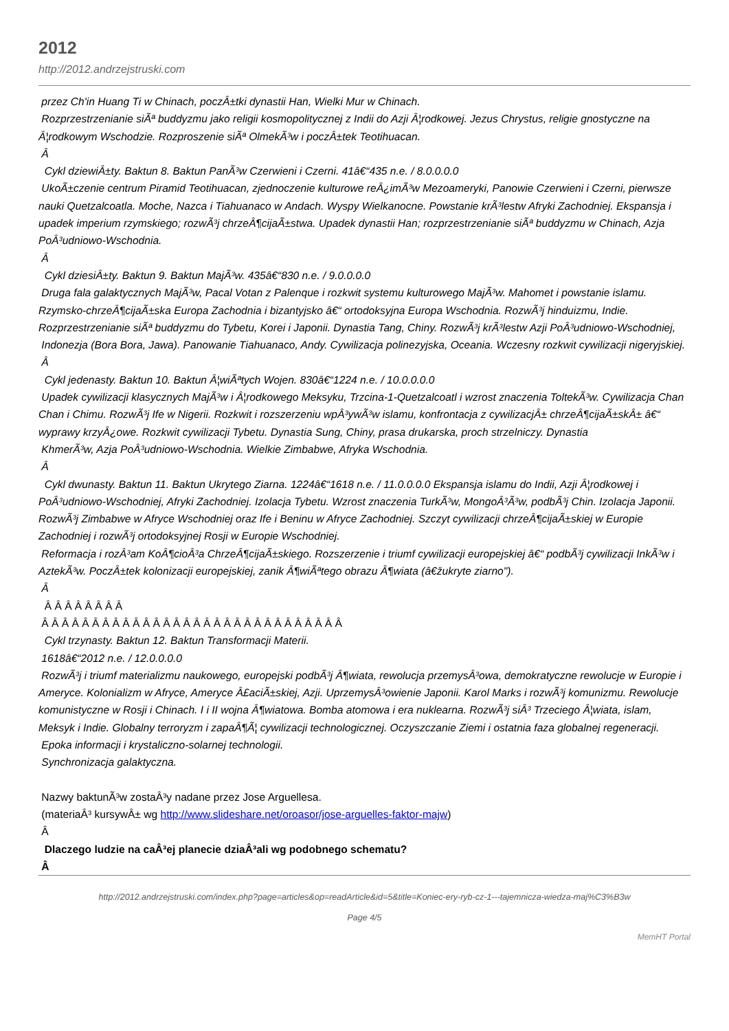2012
http://2012.andrzejstruski.com
przez Ch'in Huang Ti w Chinach, poczÂ±tki dynastii Han, Wielki Mur w Chinach.
Rozprzestrzenianie siÃª buddyzmu jako religii kosmopolitycznej z Indii do Azji Â¦rodkowej. Jezus Chrystus, religie gnostyczne na Â¦rodkowym Wschodzie. Rozproszenie siÃª OlmekÃ³w i poczÂ±tek Teotihuacan.
Â
Cykl dziewiÂ±ty. Baktun 8. Baktun PanÃ³w Czerwieni i Czerni. 41â€“435 n.e. / 8.0.0.0.0
UkoÃ±czenie centrum Piramid Teotihuacan, zjednoczenie kulturowe reÂ¿imÃ³w Mezoameryki, Panowie Czerwieni i Czerni, pierwsze nauki Quetzalcoatla. Moche, Nazca i Tiahuanaco w Andach. Wyspy Wielkanocne. Powstanie krÃ³lestw Afryki Zachodniej. Ekspansja i upadek imperium rzymskiego; rozwÃ³j chrzeÂ¶cijaÃ±stwa. Upadek dynastii Han; rozprzestrzenianie siÃª buddyzmu w Chinach, Azja PoÂ³udniowo-Wschodnia.
Â
Cykl dziesiÂ±ty. Baktun 9. Baktun MajÃ³w. 435â€“830 n.e. / 9.0.0.0.0
Druga fala galaktycznych MajÃ³w, Pacal Votan z Palenque i rozkwit systemu kulturowego MajÃ³w. Mahomet i powstanie islamu. Rzymsko-chrzeÂ¶cijaÃ±ska Europa Zachodnia i bizantyjsko â€“ ortodoksyjna Europa Wschodnia. RozwÃ³j hinduizmu, Indie. Rozprzestrzenianie siÃª buddyzmu do Tybetu, Korei i Japonii. Dynastia Tang, Chiny. RozwÃ³j krÃ³lestw Azji PoÂ³udniowo-Wschodniej,
Indonezja (Bora Bora, Jawa). Panowanie Tiahuanaco, Andy. Cywilizacja polinezyjska, Oceania. Wczesny rozkwit cywilizacji nigeryjskiej.
Â
Cykl jedenasty. Baktun 10. Baktun Â¦wiÃªtych Wojen. 830â€“1224 n.e. / 10.0.0.0.0
Upadek cywilizacji klasycznych MajÃ³w i Â¦rodkowego Meksyku, Trzcina-1-Quetzalcoatl i wzrost znaczenia ToltekÃ³w. Cywilizacja Chan Chan i Chimu. RozwÃ³j Ife w Nigerii. Rozkwit i rozszerzeniu wpÂ³ywÃ³w islamu, konfrontacja z cywilizacjÂ± chrzeÂ¶cijaÃ±skÂ± â€“ wyprawy krzyÂ¿owe. Rozkwit cywilizacji Tybetu. Dynastia Sung, Chiny, prasa drukarska, proch strzelniczy. Dynastia
KhmerÃ³w, Azja PoÂ³udniowo-Wschodnia. Wielkie Zimbabwe, Afryka Wschodnia.
Â
Cykl dwunasty. Baktun 11. Baktun Ukrytego Ziarna. 1224â€“1618 n.e. / 11.0.0.0.0 Ekspansja islamu do Indii, Azji Â¦rodkowej i PoÂ³udniowo-Wschodniej, Afryki Zachodniej. Izolacja Tybetu. Wzrost znaczenia TurkÃ³w, MongoÂ³Ã³w, podbÃ³j Chin. Izolacja Japonii. RozwÃ³j Zimbabwe w Afryce Wschodniej oraz Ife i Beninu w Afryce Zachodniej. Szczyt cywilizacji chrzeÂ¶cijaÃ±skiej w Europie Zachodniej i rozwÃ³j ortodoksyjnej Rosji w Europie Wschodniej.
Reformacja i rozÂ³am KoÂ¶cioÂ³a ChrzeÂ¶cijaÃ±skiego. Rozszerzenie i triumf cywilizacji europejskiej â€“ podbÃ³j cywilizacji InkÃ³w i AztekÃ³w. PoczÂ±tek kolonizacji europejskiej, zanik Â¶wiÃªtego obrazu Â¶wiata (â€žukryte ziarno").
Â
Â Â Â Â Â Â Â Â
Â Â Â Â Â Â Â Â Â Â Â Â Â Â Â Â Â Â Â Â Â Â Â Â Â Â Â Â Â Â
Cykl trzynasty. Baktun 12. Baktun Transformacji Materii.
1618â€“2012 n.e. / 12.0.0.0.0
RozwÃ³j i triumf materializmu naukowego, europejski podbÃ³j Â¶wiata, rewolucja przemysÂ³owa, demokratyczne rewolucje w Europie i Ameryce. Kolonializm w Afryce, Ameryce Â£aciÃ±skiej, Azji. UprzemysÂ³owienie Japonii. Karol Marks i rozwÃ³j komunizmu. Rewolucje komunistyczne w Rosji i Chinach. I i II wojna Â¶wiatowa. Bomba atomowa i era nuklearna. RozwÃ³j siÂ³ Trzeciego Â¦wiata, islam, Meksyk i Indie. Globalny terroryzm i zapaÂ¶Ã¦ cywilizacji technologicznej. Oczyszczanie Ziemi i ostatnia faza globalnej regeneracji.
Epoka informacji i krystaliczno-solarnej technologii.
Synchronizacja galaktyczna.
Nazwy baktunÃ³w zostaÂ³y nadane przez Jose Arguellesa.
(materiaÂ³ kursywÂ± wg http://www.slideshare.net/oroasor/jose-arguelles-faktor-majw)
Â
Dlaczego ludzie na caÂ³ej planecie dziaÂ³ali wg podobnego schematu?
Â
http://2012.andrzejstruski.com/index.php?page=articles&op=readArticle&id=5&title=Koniec-ery-ryb-cz-1---tajemnicza-wiedza-maj%C3%B3w
Page 4/5
MemHT Portal